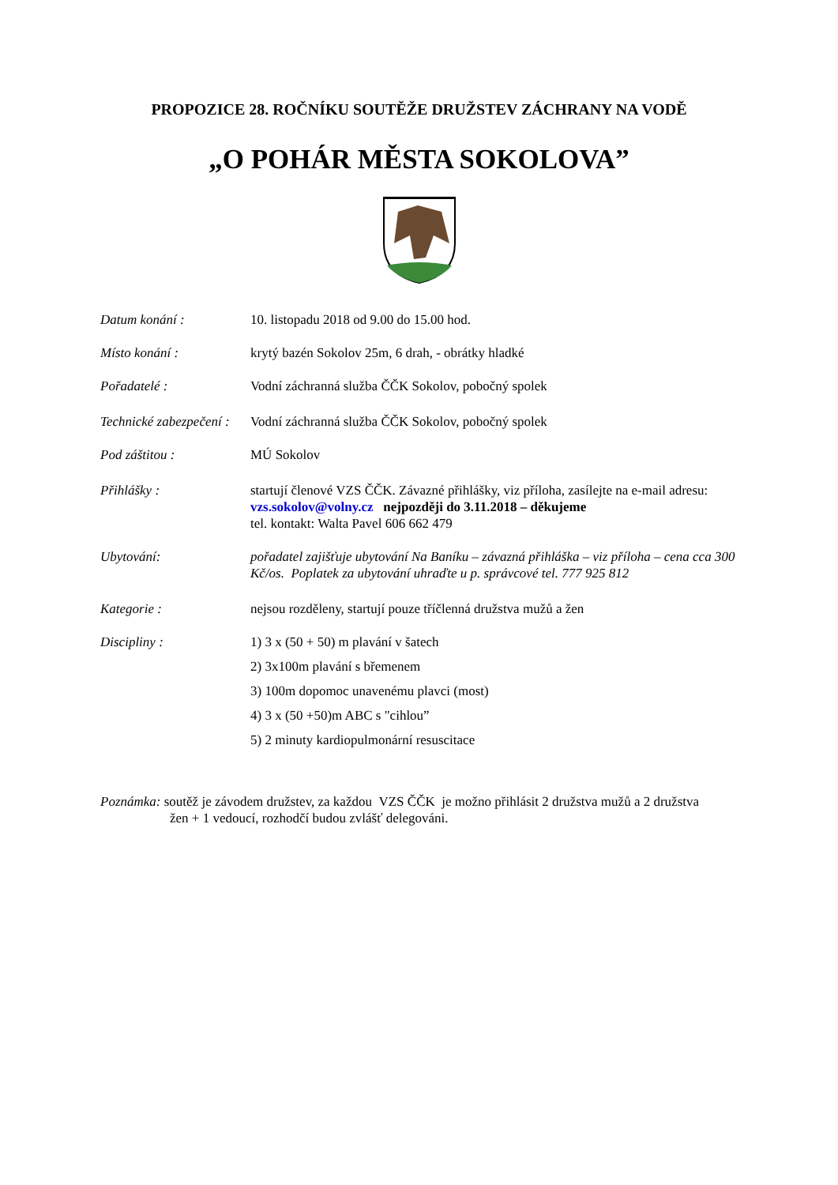PROPOZICE 28. ROČNÍKU SOUTĚŽE DRUŽSTEV ZÁCHRANY NA VODĚ
„O POHÁR MĚSTA SOKOLOVA”
Datum konání : 10. listopadu 2018 od 9.00 do 15.00 hod.
Místo konání : krytý bazén Sokolov 25m, 6 drah, - obrátky hladké
Pořadatelé : Vodní záchranná služba ČČK Sokolov, pobočný spolek
Technické zabezpečení :
Vodní záchranná služba ČČK Sokolov, pobočný spolek
Pod záštitou : MÚ Sokolov
Přihlášky : startují členové VZS ČČK. Závazné přihlášky, viz příloha, zasílejte na e-mail adresu:
vzs.sokolov@volny.cz nejpozději do 3.11.2018 – děkujeme
tel. kontakt: Walta Pavel 606 662 479
Ubytování: pořadatel zajišťuje ubytování Na Baníku – závazná přihláška – viz příloha – cena cca 300 Kč/os. Poplatek za ubytování uhraďte u p. správcové tel. 777 925 812
Kategorie : nejsou rozděleny, startují pouze tříčlenná družstva mužů a žen
Discipliny :
1) 3 x (50 + 50) m plavání v šatech
2) 3x100m plavání s břemenem
3) 100m dopomoc unavenému plavci (most)
4) 3 x (50 +50)m ABC s "cihlou”
5) 2 minuty kardiopulmonární resuscitace
Poznámka: soutěž je závodem družstev, za každou VZS ČČK je možno přihlásit 2 družstva mužů a 2 družstva
žen + 1 vedoucí, rozhodčí budou zvlášť delegováni.